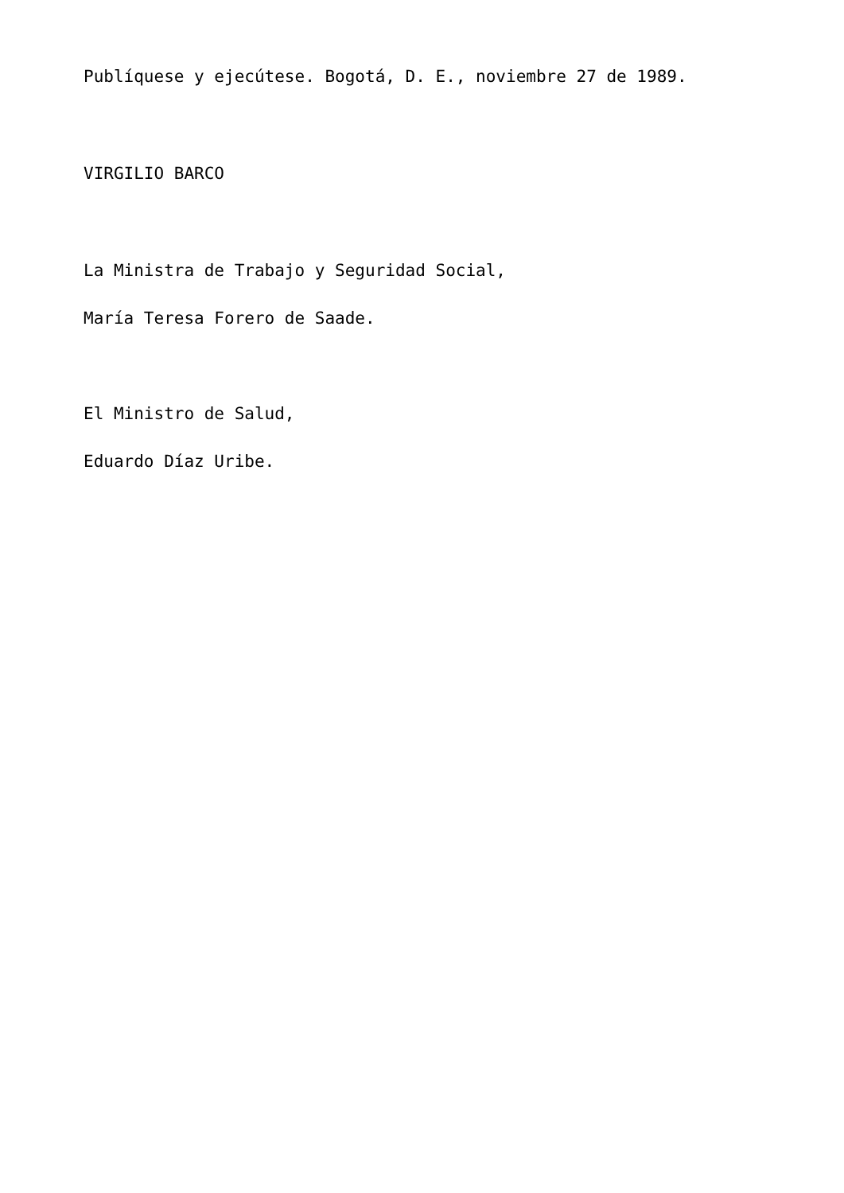Publíquese y ejecútese. Bogotá, D. E., noviembre 27 de 1989.
VIRGILIO BARCO
La Ministra de Trabajo y Seguridad Social,
María Teresa Forero de Saade.
El Ministro de Salud,
Eduardo Díaz Uribe.